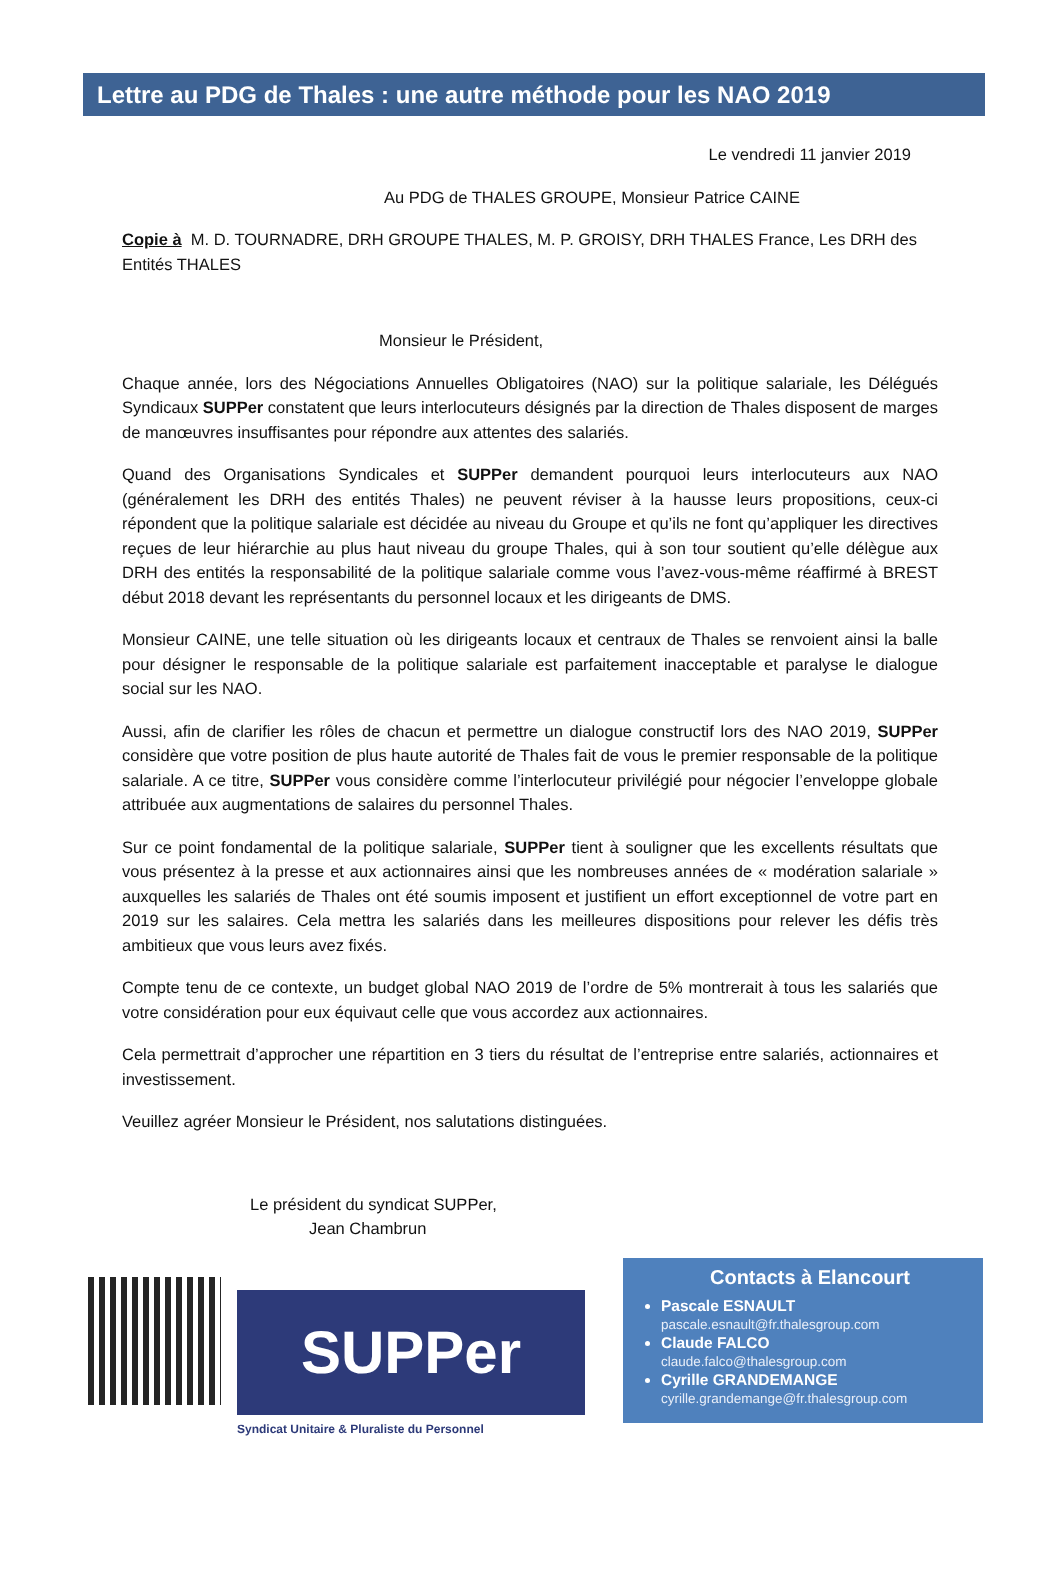Lettre au PDG de Thales : une autre méthode pour les NAO 2019
Le vendredi 11 janvier 2019
Au PDG de THALES GROUPE, Monsieur Patrice CAINE
Copie à M. D. TOURNADRE, DRH GROUPE THALES, M. P. GROISY, DRH THALES France, Les DRH des Entités THALES
Monsieur le Président,
Chaque année, lors des Négociations Annuelles Obligatoires (NAO) sur la politique salariale, les Délégués Syndicaux SUPPer constatent que leurs interlocuteurs désignés par la direction de Thales disposent de marges de manœuvres insuffisantes pour répondre aux attentes des salariés.
Quand des Organisations Syndicales et SUPPer demandent pourquoi leurs interlocuteurs aux NAO (généralement les DRH des entités Thales) ne peuvent réviser à la hausse leurs propositions, ceux-ci répondent que la politique salariale est décidée au niveau du Groupe et qu’ils ne font qu’appliquer les directives reçues de leur hiérarchie au plus haut niveau du groupe Thales, qui à son tour soutient qu’elle délègue aux DRH des entités la responsabilité de la politique salariale comme vous l’avez-vous-même réaffirmé à BREST début 2018 devant les représentants du personnel locaux et les dirigeants de DMS.
Monsieur CAINE, une telle situation où les dirigeants locaux et centraux de Thales se renvoient ainsi la balle pour désigner le responsable de la politique salariale est parfaitement inacceptable et paralyse le dialogue social sur les NAO.
Aussi, afin de clarifier les rôles de chacun et permettre un dialogue constructif lors des NAO 2019, SUPPer considère que votre position de plus haute autorité de Thales fait de vous le premier responsable de la politique salariale. A ce titre, SUPPer vous considère comme l’interlocuteur privilégié pour négocier l’enveloppe globale attribuée aux augmentations de salaires du personnel Thales.
Sur ce point fondamental de la politique salariale, SUPPer tient à souligner que les excellents résultats que vous présentez à la presse et aux actionnaires ainsi que les nombreuses années de « modération salariale » auxquelles les salariés de Thales ont été soumis imposent et justifient un effort exceptionnel de votre part en 2019 sur les salaires. Cela mettra les salariés dans les meilleures dispositions pour relever les défis très ambitieux que vous leurs avez fixés.
Compte tenu de ce contexte, un budget global NAO 2019 de l’ordre de 5% montrerait à tous les salariés que votre considération pour eux équivaut celle que vous accordez aux actionnaires.
Cela permettrait d’approcher une répartition en 3 tiers du résultat de l’entreprise entre salariés, actionnaires et investissement.
Veuillez agréer Monsieur le Président, nos salutations distinguées.
Le président du syndicat SUPPer,
Jean Chambrun
SUPPer
Syndicat Unitaire & Pluraliste du Personnel
Contacts à Elancourt
Pascale ESNAULT
pascale.esnault@fr.thalesgroup.com
Claude FALCO
claude.falco@thalesgroup.com
Cyrille GRANDEMANGE
cyrille.grandemange@fr.thalesgroup.com